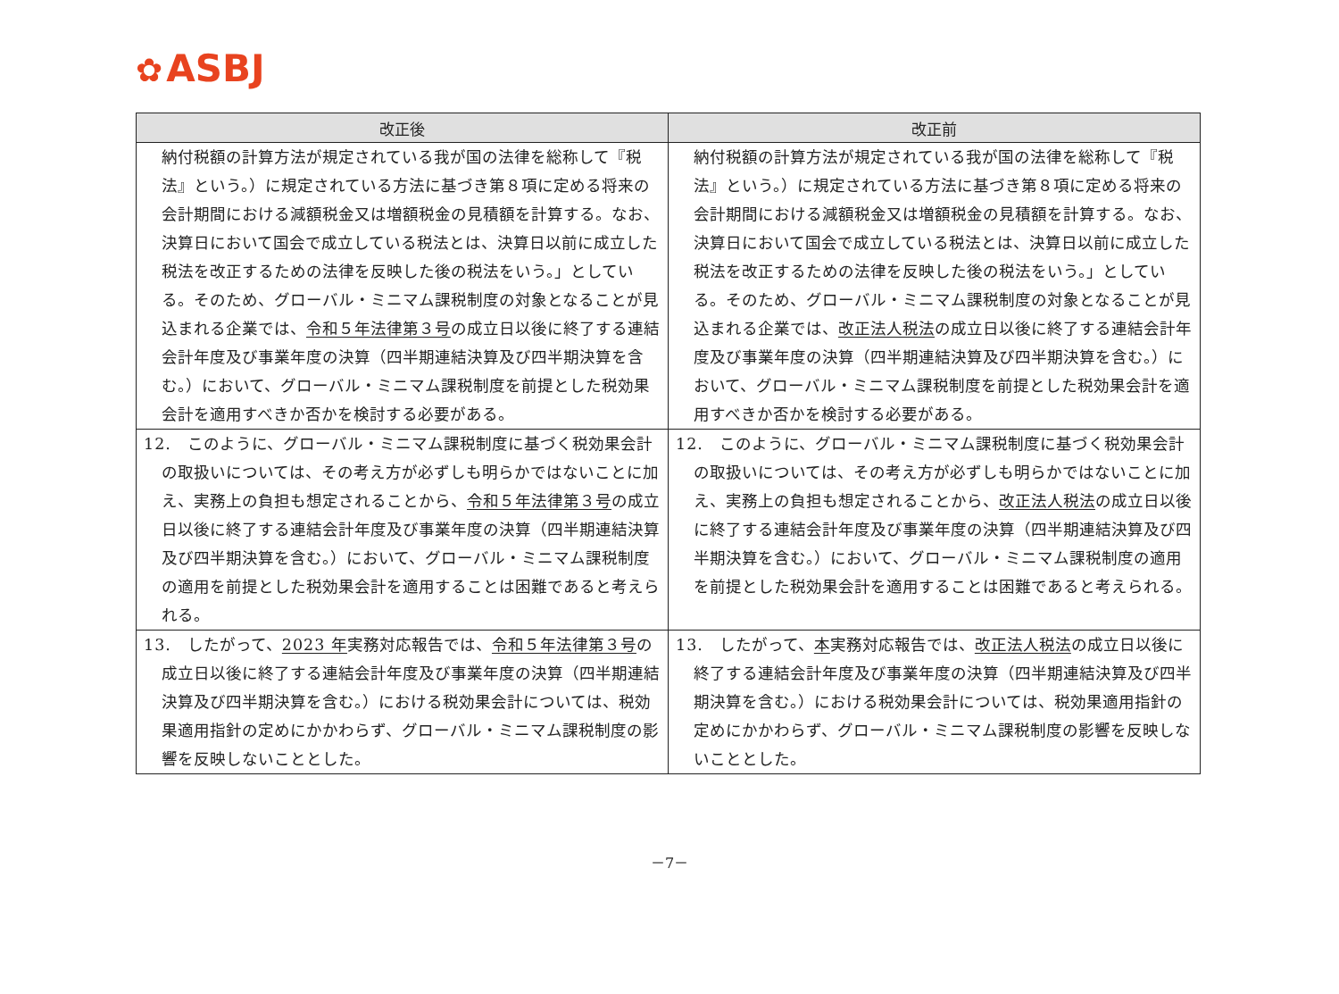✿ ASBJ
| 改正後 | 改正前 |
| --- | --- |
| 納付税額の計算方法が規定されている我が国の法律を総称して『税法』という。）に規定されている方法に基づき第８項に定める将来の会計期間における減額税金又は増額税金の見積額を計算する。なお、決算日において国会で成立している税法とは、決算日以前に成立した税法を改正するための法律を反映した後の税法をいう。」としている。そのため、グローバル・ミニマム課税制度の対象となることが見込まれる企業では、 令和５年法律第３号 の成立日以後に終了する連結会計年度及び事業年度の決算（四半期連結決算及び四半期決算を含む。）において、グローバル・ミニマム課税制度を前提とした税効果会計を適用すべきか否かを検討する必要がある。 | 納付税額の計算方法が規定されている我が国の法律を総称して『税法』という。）に規定されている方法に基づき第８項に定める将来の会計期間における減額税金又は増額税金の見積額を計算する。なお、決算日において国会で成立している税法とは、決算日以前に成立した税法を改正するための法律を反映した後の税法をいう。」としている。そのため、グローバル・ミニマム課税制度の対象となることが見込まれる企業では、 改正法人税法 の成立日以後に終了する連結会計年度及び事業年度の決算（四半期連結決算及び四半期決算を含む。）において、グローバル・ミニマム課税制度を前提とした税効果会計を適用すべきか否かを検討する必要がある。 |
| 12. このように、グローバル・ミニマム課税制度に基づく税効果会計の取扱いについては、その考え方が必ずしも明らかではないことに加え、実務上の負担も想定されることから、 令和５年法律第３号 の成立日以後に終了する連結会計年度及び事業年度の決算（四半期連結決算及び四半期決算を含む。）において、グローバル・ミニマム課税制度の適用を前提とした税効果会計を適用することは困難であると考えられる。 | 12. このように、グローバル・ミニマム課税制度に基づく税効果会計の取扱いについては、その考え方が必ずしも明らかではないことに加え、実務上の負担も想定されることから、 改正法人税法 の成立日以後に終了する連結会計年度及び事業年度の決算（四半期連結決算及び四半期決算を含む。）において、グローバル・ミニマム課税制度の適用を前提とした税効果会計を適用することは困難であると考えられる。 |
| 13. したがって、 2023 年 実務対応報告では、 令和５年法律第３号 の成立日以後に終了する連結会計年度及び事業年度の決算（四半期連結決算及び四半期決算を含む。）における税効果会計については、税効果適用指針の定めにかかわらず、グローバル・ミニマム課税制度の影響を反映しないこととした。 | 13. したがって、 本 実務対応報告では、 改正法人税法 の成立日以後に終了する連結会計年度及び事業年度の決算（四半期連結決算及び四半期決算を含む。）における税効果会計については、税効果適用指針の定めにかかわらず、グローバル・ミニマム課税制度の影響を反映しないこととした。 |
－7－